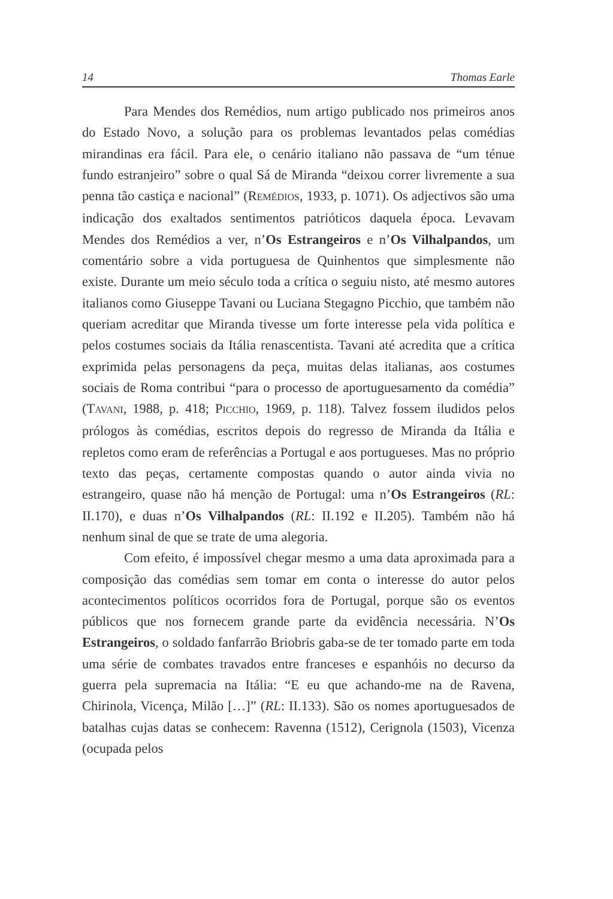14 Thomas Earle
Para Mendes dos Remédios, num artigo publicado nos primeiros anos do Estado Novo, a solução para os problemas levantados pelas comédias mirandinas era fácil. Para ele, o cenário italiano não passava de “um ténue fundo estranjeiro” sobre o qual Sá de Miranda “deixou correr livremente a sua penna tão castiça e nacional” (REMÉDIOS, 1933, p. 1071). Os adjectivos são uma indicação dos exaltados sentimentos patrióticos daquela época. Levavam Mendes dos Remédios a ver, n’Os Estrangeiros e n’Os Vilhalpandos, um comentário sobre a vida portuguesa de Quinhentos que simplesmente não existe. Durante um meio século toda a crítica o seguiu nisto, até mesmo autores italianos como Giuseppe Tavani ou Luciana Stegagno Picchio, que também não queriam acreditar que Miranda tivesse um forte interesse pela vida política e pelos costumes sociais da Itália renascentista. Tavani até acredita que a crítica exprimida pelas personagens da peça, muitas delas italianas, aos costumes sociais de Roma contribui “para o processo de aportuguesamento da comédia” (TAVANI, 1988, p. 418; PICCHIO, 1969, p. 118). Talvez fossem iludidos pelos prólogos às comédias, escritos depois do regresso de Miranda da Itália e repletos como eram de referências a Portugal e aos portugueses. Mas no próprio texto das peças, certamente compostas quando o autor ainda vivia no estrangeiro, quase não há menção de Portugal: uma n’Os Estrangeiros (RL: II.170), e duas n’Os Vilhalpandos (RL: II.192 e II.205). Também não há nenhum sinal de que se trate de uma alegoria.
Com efeito, é impossível chegar mesmo a uma data aproximada para a composição das comédias sem tomar em conta o interesse do autor pelos acontecimentos políticos ocorridos fora de Portugal, porque são os eventos públicos que nos fornecem grande parte da evidência necessária. N’Os Estrangeiros, o soldado fanfarrão Briobris gaba-se de ter tomado parte em toda uma série de combates travados entre franceses e espanhóis no decurso da guerra pela supremacia na Itália: “E eu que achando-me na de Ravena, Chirinola, Vicença, Milão […]” (RL: II.133). São os nomes aportuguesados de batalhas cujas datas se conhecem: Ravenna (1512), Cerignola (1503), Vicenza (ocupada pelos